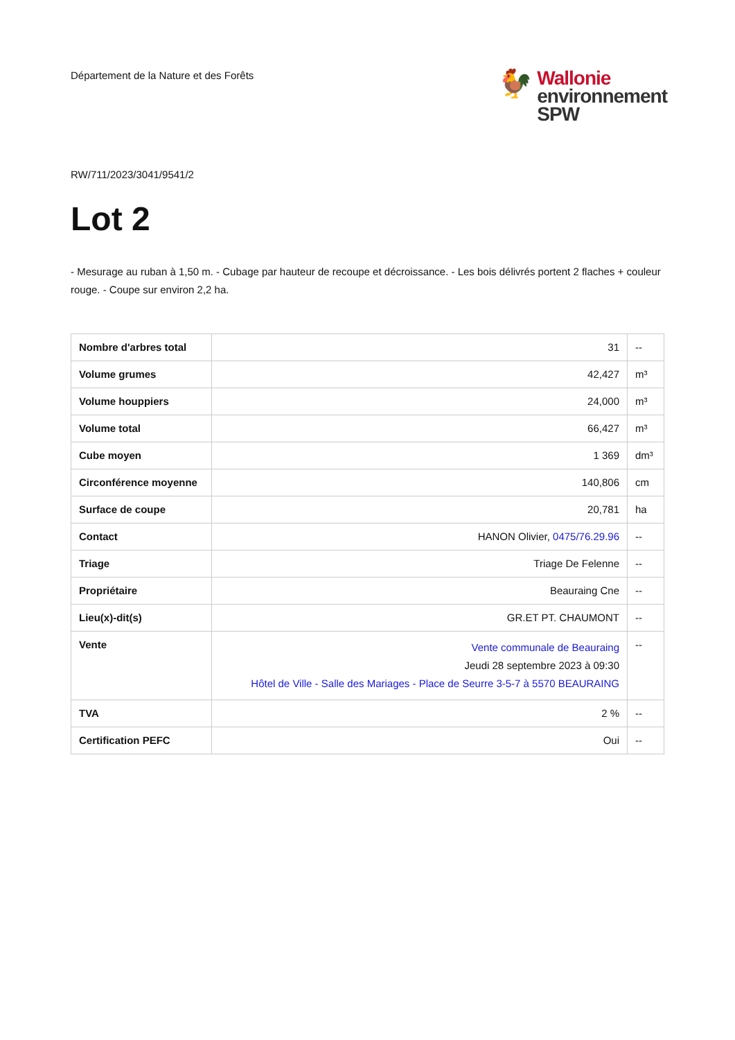Département de la Nature et des Forêts
🐓
Wallonie
environnement
SPW
RW/711/2023/3041/9541/2
Lot 2
- Mesurage au ruban à 1,50 m. - Cubage par hauteur de recoupe et décroissance. - Les bois délivrés portent 2 flaches + couleur rouge. - Coupe sur environ 2,2 ha.
| Nombre d'arbres total | 31 | -- |
| Volume grumes | 42,427 | m³ |
| Volume houppiers | 24,000 | m³ |
| Volume total | 66,427 | m³ |
| Cube moyen | 1 369 | dm³ |
| Circonférence moyenne | 140,806 | cm |
| Surface de coupe | 20,781 | ha |
| Contact | HANON Olivier, 0475/76.29.96 | -- |
| Triage | Triage De Felenne | -- |
| Propriétaire | Beauraing Cne | -- |
| Lieu(x)-dit(s) | GR.ET PT. CHAUMONT | -- |
| Vente | Vente communale de Beauraing Jeudi 28 septembre 2023 à 09:30 Hôtel de Ville - Salle des Mariages - Place de Seurre 3-5-7 à 5570 BEAURAING | -- |
| TVA | 2 % | -- |
| Certification PEFC | Oui | -- |